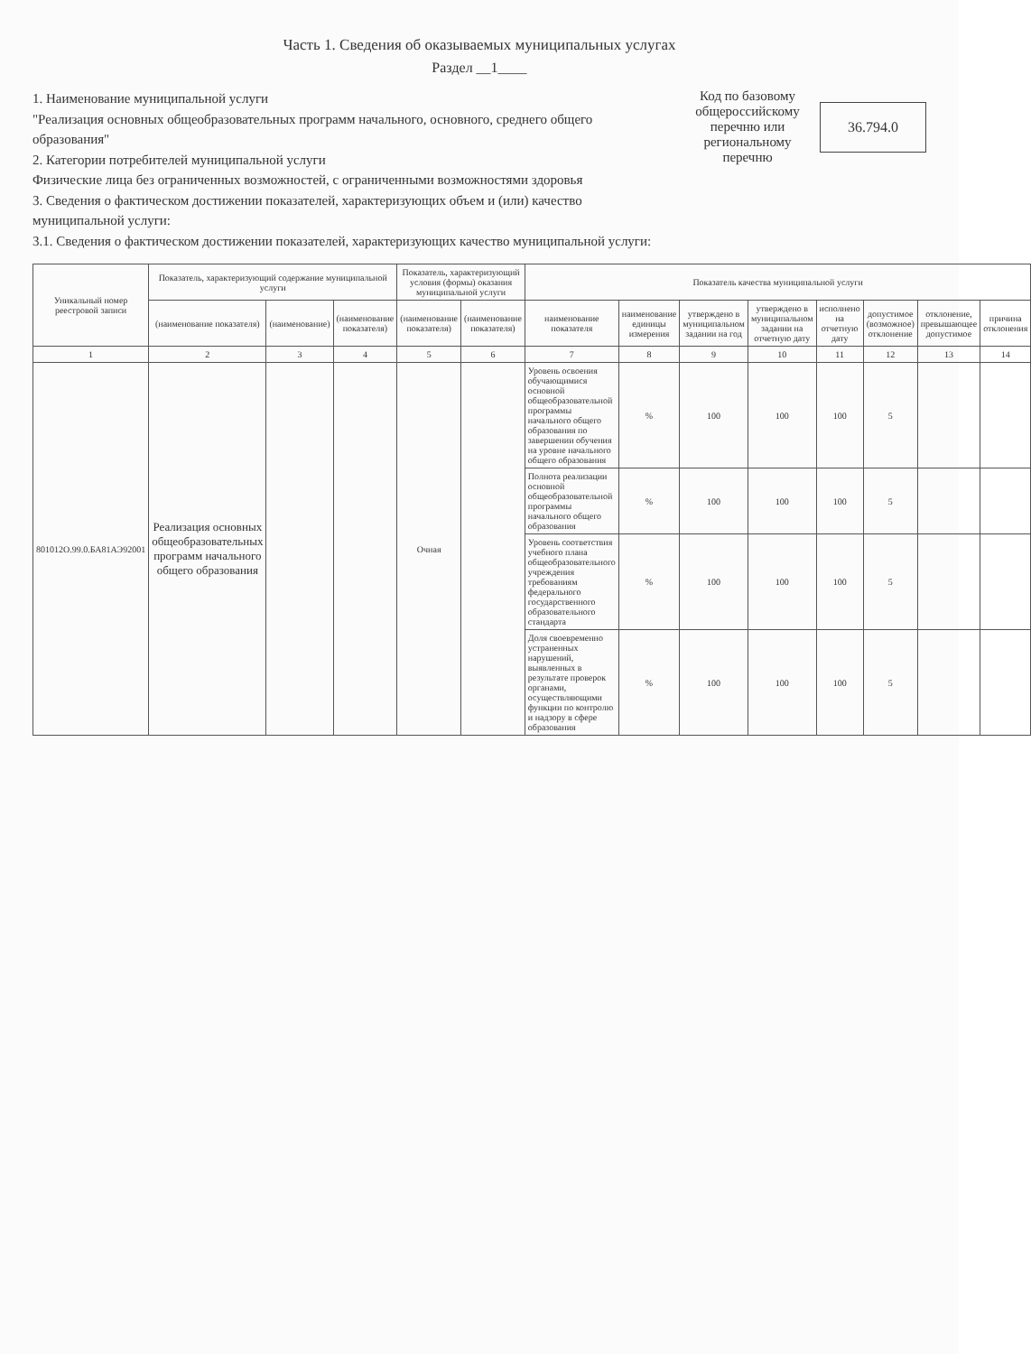Часть 1. Сведения об оказываемых муниципальных услугах
Раздел __1____
1. Наименование муниципальной услуги
"Реализация основных общеобразовательных программ начального, основного, среднего общего образования"
2. Категории потребителей муниципальной услуги
Физические лица без ограниченных возможностей, с ограниченными возможностями здоровья
3. Сведения о фактическом достижении показателей, характеризующих объем и (или) качество муниципальной услуги:
3.1. Сведения о фактическом достижении показателей, характеризующих качество муниципальной услуги:
Код по базовому общероссийскому перечню или региональному перечню
36.794.0
| Уникальный номер реестровой записи | Показатель, характеризующий содержание муниципальной услуги | | | Показатель, характеризующий условия (формы) оказания муниципальной услуги | | Показатель качества муниципальной услуги | | | | | | | |
| --- | --- | --- | --- | --- | --- | --- | --- | --- | --- | --- | --- | --- | --- |
| | (наименование показателя) | (наименование) | (наименование показателя) | (наименование показателя) | (наименование показателя) | наименование показателя | наименование единицы измерения | утверждено в муниципальном задании на год | утверждено в муниципальном задании на отчетную дату | исполнено на отчетную дату | допустимое (возможное) отклонение | отклонение, превышающее допустимое | причина отклонения |
| 1 | 2 | 3 | 4 | 5 | 6 | 7 | 8 | 9 | 10 | 11 | 12 | 13 | 14 |
| 801012О.99.0.БА81АЭ92001 | Реализация основных общеобразовательных программ начального общего образования | | | Очная | | Уровень освоения обучающимися основной общеобразовательной программы начального общего образования по завершении обучения на уровне начального общего образования | % | 100 | 100 | 100 | 5 | | |
| | | | | | | Полнота реализации основной общеобразовательной программы начального общего образования | % | 100 | 100 | 100 | 5 | | |
| | | | | | | Уровень соответствия учебного плана общеобразовательного учреждения требованиям федерального государственного образовательного стандарта | % | 100 | 100 | 100 | 5 | | |
| | | | | | | Доля своевременно устраненных нарушений, выявленных в результате проверок органами, осуществляющими функции по контролю и надзору в сфере образования | % | 100 | 100 | 100 | 5 | | |